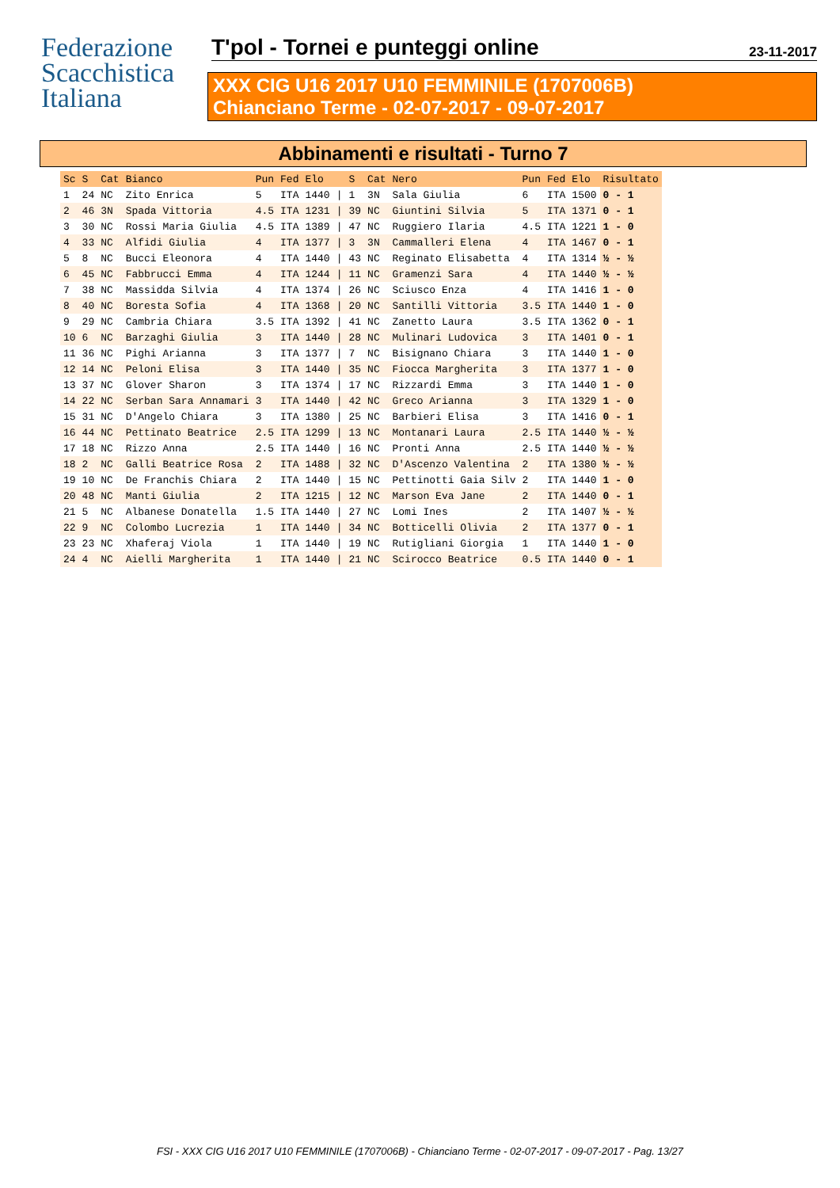Federazione
Scacchistica
Italiana
T'pol - Tornei e punteggi online
23-11-2017
XXX CIG U16 2017 U10 FEMMINILE (1707006B)
Chianciano Terme - 02-07-2017 - 09-07-2017
Abbinamenti e risultati - Turno 7
| Sc | S | Cat | Bianco | Pun | Fed | Elo | | S | Cat | Nero | Pun | Fed | Elo | Risultato |
| --- | --- | --- | --- | --- | --- | --- | --- | --- | --- | --- | --- | --- | --- | --- |
| 1 | 24 | NC | Zito Enrica | 5 | ITA | 1440 | / | 1 | 3N | Sala Giulia | 6 | ITA | 1500 | 0 - 1 |
| 2 | 46 | 3N | Spada Vittoria | 4.5 | ITA | 1231 | / | 39 | NC | Giuntini Silvia | 5 | ITA | 1371 | 0 - 1 |
| 3 | 30 | NC | Rossi Maria Giulia | 4.5 | ITA | 1389 | / | 47 | NC | Ruggiero Ilaria | 4.5 | ITA | 1221 | 1 - 0 |
| 4 | 33 | NC | Alfidi Giulia | 4 | ITA | 1377 | / | 3 | 3N | Cammalleri Elena | 4 | ITA | 1467 | 0 - 1 |
| 5 | 8 | NC | Bucci Eleonora | 4 | ITA | 1440 | / | 43 | NC | Reginato Elisabetta | 4 | ITA | 1314 | ½ - ½ |
| 6 | 45 | NC | Fabbrucci Emma | 4 | ITA | 1244 | / | 11 | NC | Gramenzi Sara | 4 | ITA | 1440 | ½ - ½ |
| 7 | 38 | NC | Massidda Silvia | 4 | ITA | 1374 | / | 26 | NC | Sciusco Enza | 4 | ITA | 1416 | 1 - 0 |
| 8 | 40 | NC | Boresta Sofia | 4 | ITA | 1368 | / | 20 | NC | Santilli Vittoria | 3.5 | ITA | 1440 | 1 - 0 |
| 9 | 29 | NC | Cambria Chiara | 3.5 | ITA | 1392 | / | 41 | NC | Zanetto Laura | 3.5 | ITA | 1362 | 0 - 1 |
| 10 | 6 | NC | Barzaghi Giulia | 3 | ITA | 1440 | / | 28 | NC | Mulinari Ludovica | 3 | ITA | 1401 | 0 - 1 |
| 11 | 36 | NC | Pighi Arianna | 3 | ITA | 1377 | / | 7 | NC | Bisignano Chiara | 3 | ITA | 1440 | 1 - 0 |
| 12 | 14 | NC | Peloni Elisa | 3 | ITA | 1440 | / | 35 | NC | Fiocca Margherita | 3 | ITA | 1377 | 1 - 0 |
| 13 | 37 | NC | Glover Sharon | 3 | ITA | 1374 | / | 17 | NC | Rizzardi Emma | 3 | ITA | 1440 | 1 - 0 |
| 14 | 22 | NC | Serban Sara Annamari | 3 | ITA | 1440 | / | 42 | NC | Greco Arianna | 3 | ITA | 1329 | 1 - 0 |
| 15 | 31 | NC | D'Angelo Chiara | 3 | ITA | 1380 | / | 25 | NC | Barbieri Elisa | 3 | ITA | 1416 | 0 - 1 |
| 16 | 44 | NC | Pettinato Beatrice | 2.5 | ITA | 1299 | / | 13 | NC | Montanari Laura | 2.5 | ITA | 1440 | ½ - ½ |
| 17 | 18 | NC | Rizzo Anna | 2.5 | ITA | 1440 | / | 16 | NC | Pronti Anna | 2.5 | ITA | 1440 | ½ - ½ |
| 18 | 2 | NC | Galli Beatrice Rosa | 2 | ITA | 1488 | / | 32 | NC | D'Ascenzo Valentina | 2 | ITA | 1380 | ½ - ½ |
| 19 | 10 | NC | De Franchis Chiara | 2 | ITA | 1440 | / | 15 | NC | Pettinotti Gaia Silv | 2 | ITA | 1440 | 1 - 0 |
| 20 | 48 | NC | Manti Giulia | 2 | ITA | 1215 | / | 12 | NC | Marson Eva Jane | 2 | ITA | 1440 | 0 - 1 |
| 21 | 5 | NC | Albanese Donatella | 1.5 | ITA | 1440 | / | 27 | NC | Lomi Ines | 2 | ITA | 1407 | ½ - ½ |
| 22 | 9 | NC | Colombo Lucrezia | 1 | ITA | 1440 | / | 34 | NC | Botticelli Olivia | 2 | ITA | 1377 | 0 - 1 |
| 23 | 23 | NC | Xhaferaj Viola | 1 | ITA | 1440 | / | 19 | NC | Rutigliani Giorgia | 1 | ITA | 1440 | 1 - 0 |
| 24 | 4 | NC | Aielli Margherita | 1 | ITA | 1440 | / | 21 | NC | Scirocco Beatrice | 0.5 | ITA | 1440 | 0 - 1 |
FSI - XXX CIG U16 2017 U10 FEMMINILE (1707006B) - Chianciano Terme - 02-07-2017 - 09-07-2017 - Pag. 13/27